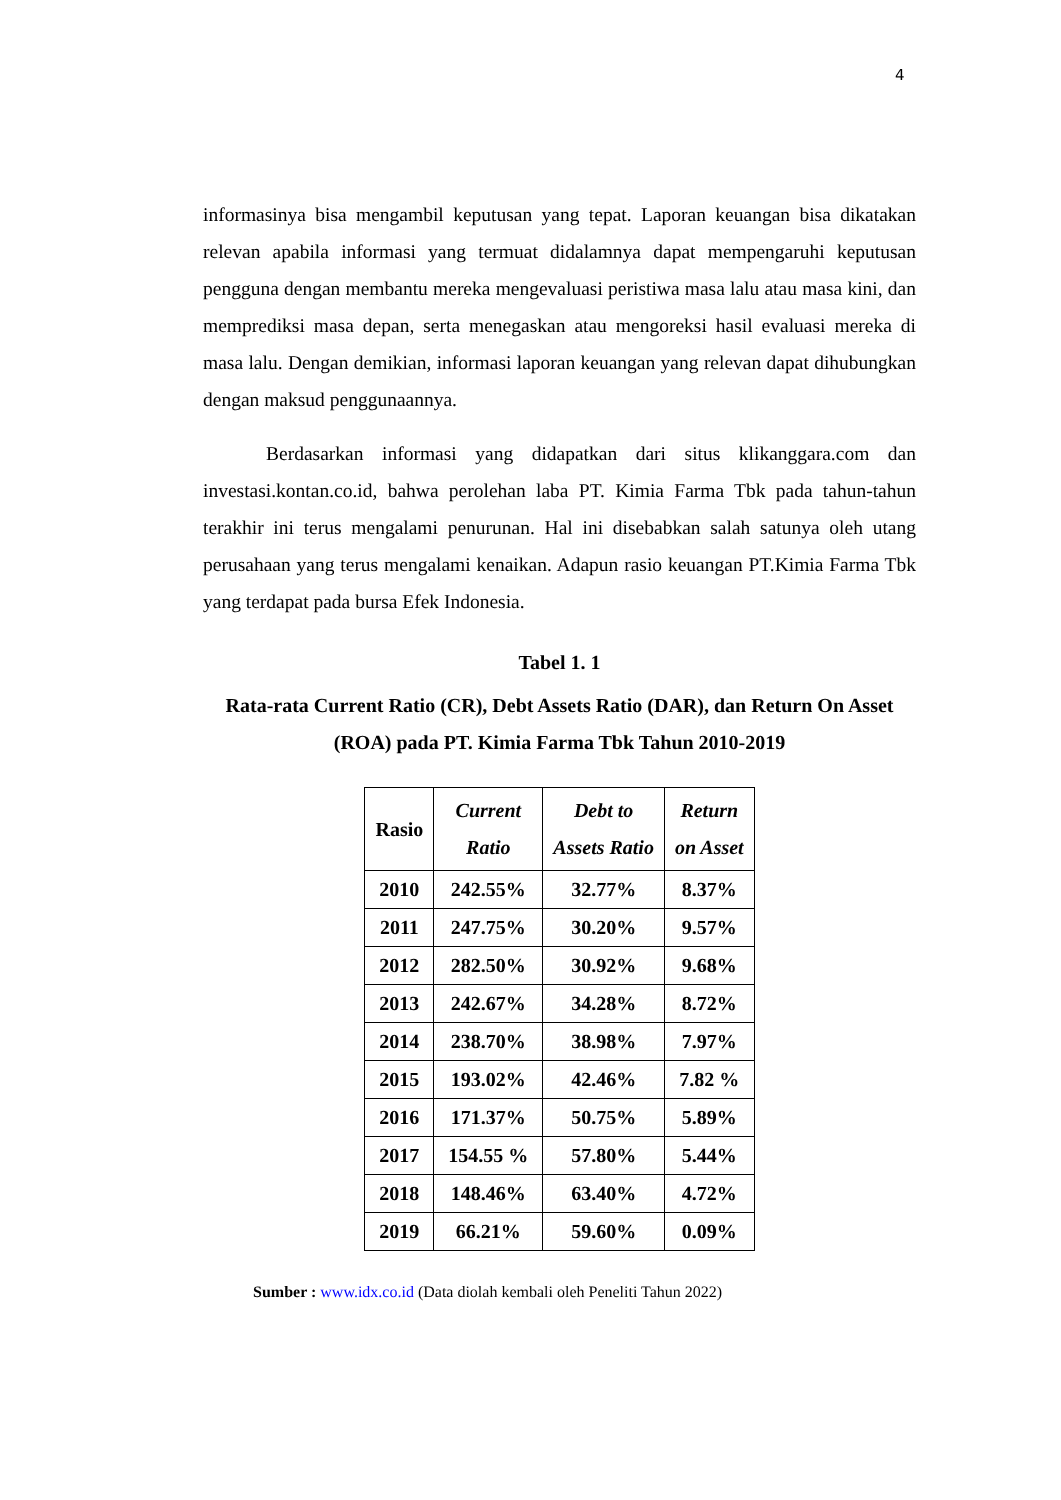4
informasinya bisa mengambil keputusan yang tepat. Laporan keuangan bisa dikatakan relevan apabila informasi yang termuat didalamnya dapat mempengaruhi keputusan pengguna dengan membantu mereka mengevaluasi peristiwa masa lalu atau masa kini, dan memprediksi masa depan, serta menegaskan atau mengoreksi hasil evaluasi mereka di masa lalu. Dengan demikian, informasi laporan keuangan yang relevan dapat dihubungkan dengan maksud penggunaannya.
Berdasarkan informasi yang didapatkan dari situs klikanggara.com dan investasi.kontan.co.id, bahwa perolehan laba PT. Kimia Farma Tbk pada tahun-tahun terakhir ini terus mengalami penurunan. Hal ini disebabkan salah satunya oleh utang perusahaan yang terus mengalami kenaikan. Adapun rasio keuangan PT.Kimia Farma Tbk yang terdapat pada bursa Efek Indonesia.
Tabel 1. 1
Rata-rata Current Ratio (CR), Debt Assets Ratio (DAR), dan Return On Asset (ROA) pada PT. Kimia Farma Tbk Tahun 2010-2019
| Rasio | Current Ratio | Debt to Assets Ratio | Return on Asset |
| --- | --- | --- | --- |
| 2010 | 242.55% | 32.77% | 8.37% |
| 2011 | 247.75% | 30.20% | 9.57% |
| 2012 | 282.50% | 30.92% | 9.68% |
| 2013 | 242.67% | 34.28% | 8.72% |
| 2014 | 238.70% | 38.98% | 7.97% |
| 2015 | 193.02% | 42.46% | 7.82 % |
| 2016 | 171.37% | 50.75% | 5.89% |
| 2017 | 154.55 % | 57.80% | 5.44% |
| 2018 | 148.46% | 63.40% | 4.72% |
| 2019 | 66.21% | 59.60% | 0.09% |
Sumber : www.idx.co.id (Data diolah kembali oleh Peneliti Tahun 2022)